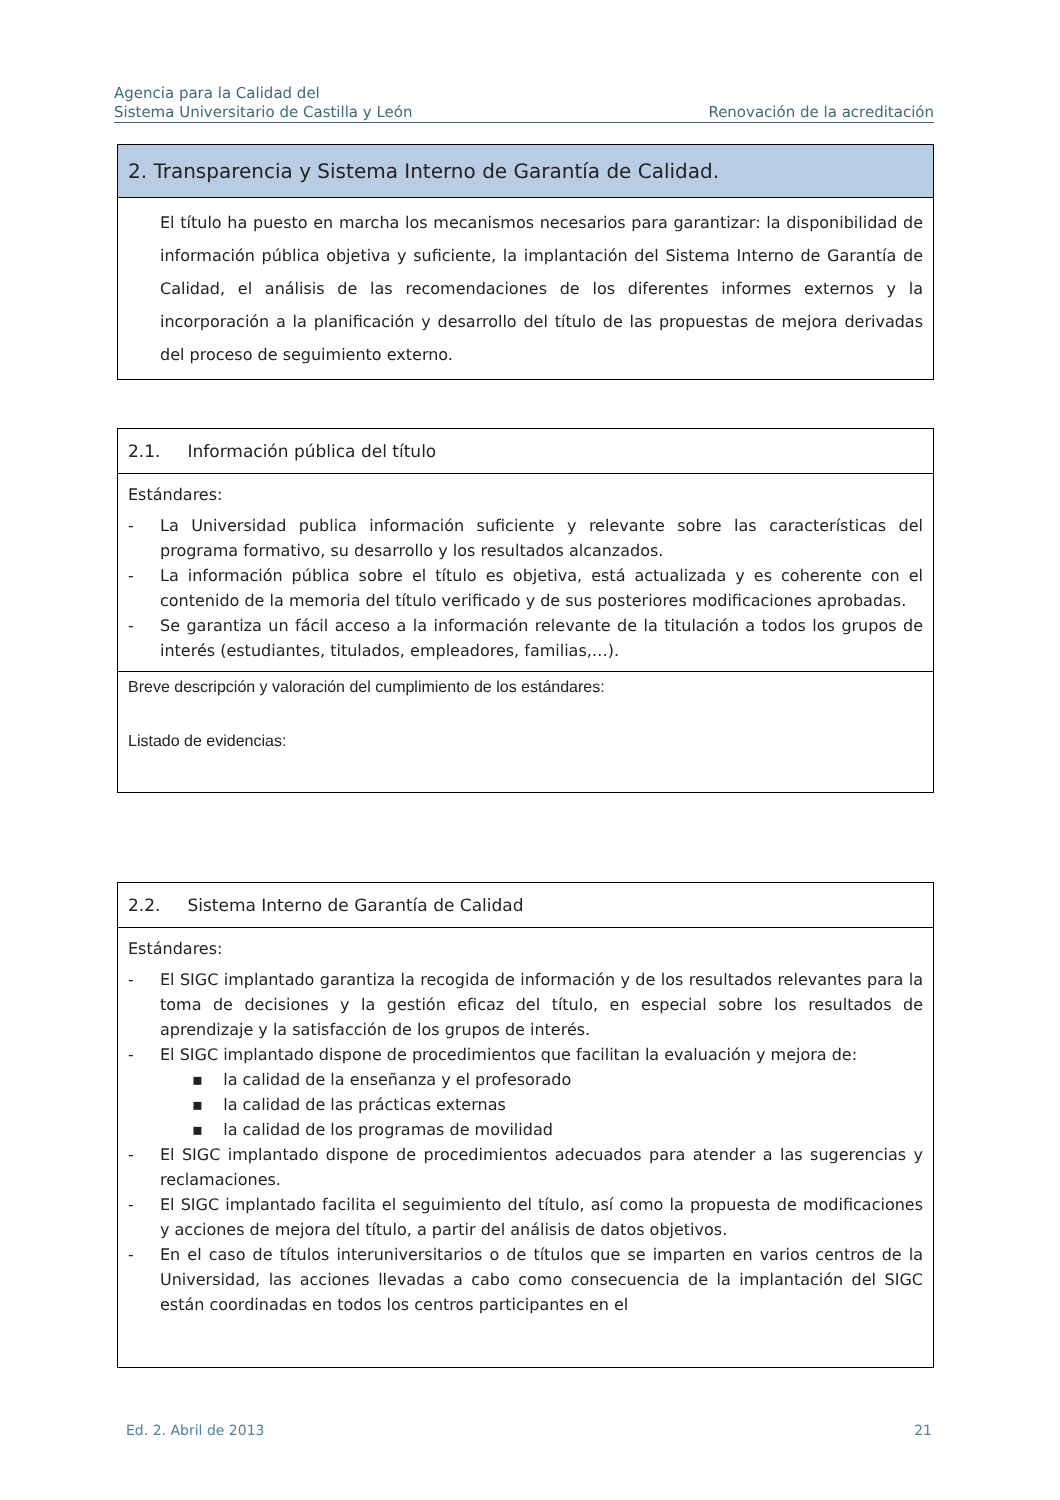Agencia para la Calidad del
Sistema Universitario de Castilla y León
Renovación de la acreditación
2. Transparencia y Sistema Interno de Garantía de Calidad.
El título ha puesto en marcha los mecanismos necesarios para garantizar: la disponibilidad de información pública objetiva y suficiente, la implantación del Sistema Interno de Garantía de Calidad, el análisis de las recomendaciones de los diferentes informes externos y la incorporación a la planificación y desarrollo del título de las propuestas de mejora derivadas del proceso de seguimiento externo.
2.1. Información pública del título
Estándares:
- La Universidad publica información suficiente y relevante sobre las características del programa formativo, su desarrollo y los resultados alcanzados.
- La información pública sobre el título es objetiva, está actualizada y es coherente con el contenido de la memoria del título verificado y de sus posteriores modificaciones aprobadas.
- Se garantiza un fácil acceso a la información relevante de la titulación a todos los grupos de interés (estudiantes, titulados, empleadores, familias,…).
Breve descripción y valoración del cumplimiento de los estándares:
Listado de evidencias:
2.2. Sistema Interno de Garantía de Calidad
Estándares:
- El SIGC implantado garantiza la recogida de información y de los resultados relevantes para la toma de decisiones y la gestión eficaz del título, en especial sobre los resultados de aprendizaje y la satisfacción de los grupos de interés.
- El SIGC implantado dispone de procedimientos que facilitan la evaluación y mejora de:
▪ la calidad de la enseñanza y el profesorado
▪ la calidad de las prácticas externas
▪ la calidad de los programas de movilidad
- El SIGC implantado dispone de procedimientos adecuados para atender a las sugerencias y reclamaciones.
- El SIGC implantado facilita el seguimiento del título, así como la propuesta de modificaciones y acciones de mejora del título, a partir del análisis de datos objetivos.
- En el caso de títulos interuniversitarios o de títulos que se imparten en varios centros de la Universidad, las acciones llevadas a cabo como consecuencia de la implantación del SIGC están coordinadas en todos los centros participantes en el
Ed. 2. Abril de 2013 21